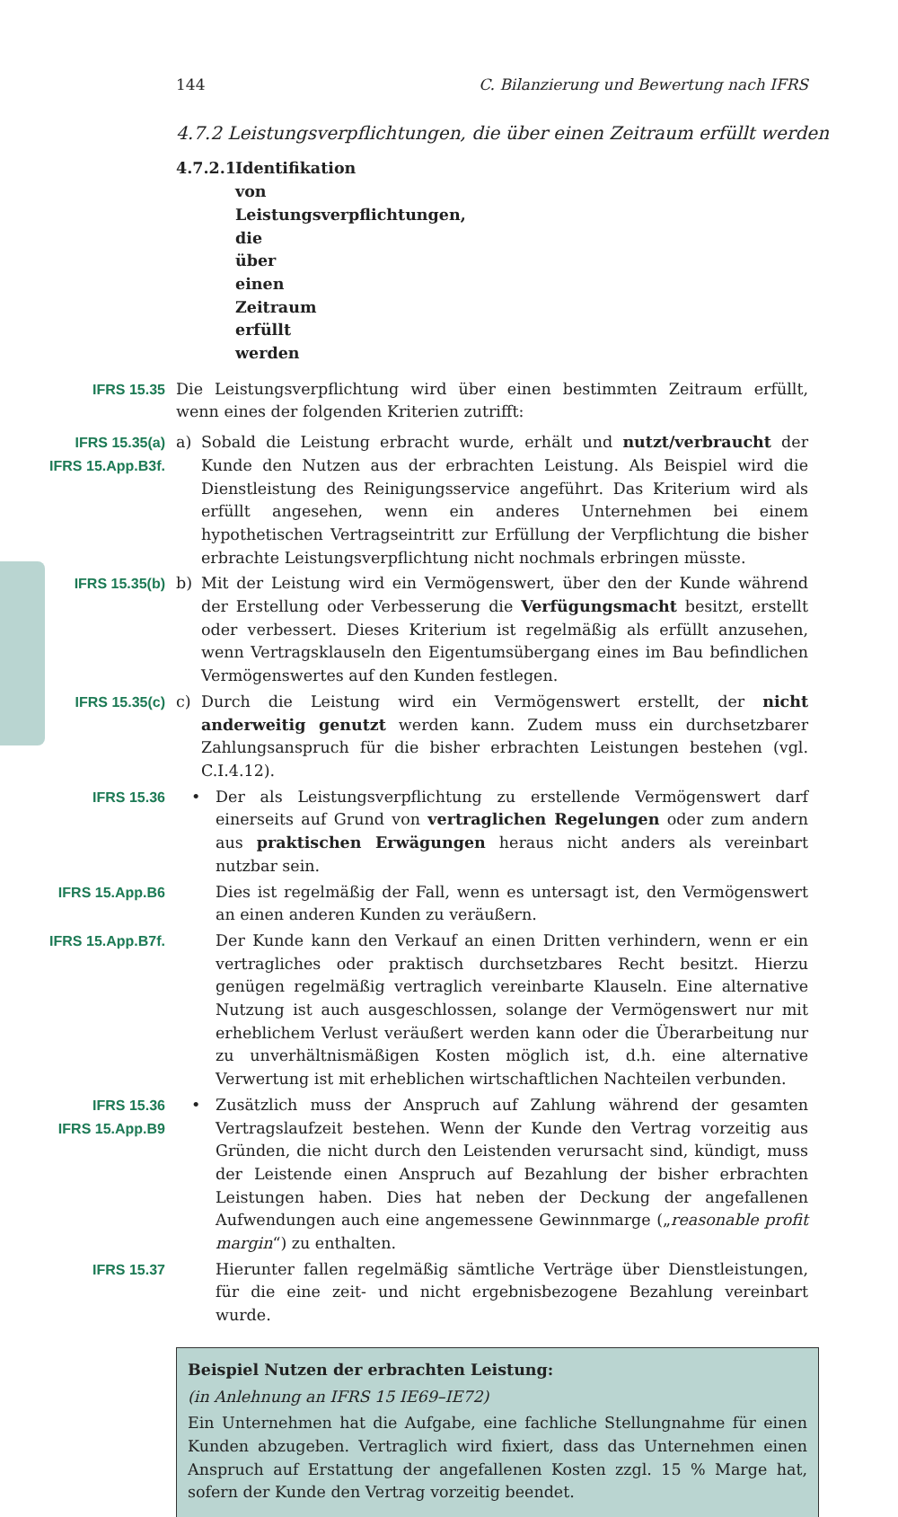144 C. Bilanzierung und Bewertung nach IFRS
4.7.2 Leistungsverpflichtungen, die über einen Zeitraum erfüllt werden
4.7.2.1 Identifikation von Leistungsverpflichtungen, die über einen Zeitraum erfüllt werden
IFRS 15.35 Die Leistungsverpflichtung wird über einen bestimmten Zeitraum erfüllt, wenn eines der folgenden Kriterien zutrifft:
IFRS 15.35(a)
IFRS 15.App.B3f.
a) Sobald die Leistung erbracht wurde, erhält und nutzt/verbraucht der Kunde den Nutzen aus der erbrachten Leistung. Als Beispiel wird die Dienstleistung des Reinigungsservice angeführt. Das Kriterium wird als erfüllt angesehen, wenn ein anderes Unternehmen bei einem hypothetischen Vertragseintritt zur Erfüllung der Verpflichtung die bisher erbrachte Leistungsverpflichtung nicht nochmals erbringen müsste.
IFRS 15.35(b) b) Mit der Leistung wird ein Vermögenswert, über den der Kunde während der Erstellung oder Verbesserung die Verfügungsmacht besitzt, erstellt oder verbessert. Dieses Kriterium ist regelmäßig als erfüllt anzusehen, wenn Vertragsklauseln den Eigentumsübergang eines im Bau befindlichen Vermögenswertes auf den Kunden festlegen.
IFRS 15.35(c) c) Durch die Leistung wird ein Vermögenswert erstellt, der nicht anderweitig genutzt werden kann. Zudem muss ein durchsetzbarer Zahlungsanspruch für die bisher erbrachten Leistungen bestehen (vgl. C.I.4.12).
IFRS 15.36 • Der als Leistungsverpflichtung zu erstellende Vermögenswert darf einerseits auf Grund von vertraglichen Regelungen oder zum andern aus praktischen Erwägungen heraus nicht anders als vereinbart nutzbar sein.
IFRS 15.App.B6 Dies ist regelmäßig der Fall, wenn es untersagt ist, den Vermögenswert an einen anderen Kunden zu veräußern.
IFRS 15.App.B7f. Der Kunde kann den Verkauf an einen Dritten verhindern, wenn er ein vertragliches oder praktisch durchsetzbares Recht besitzt. Hierzu genügen regelmäßig vertraglich vereinbarte Klauseln. Eine alternative Nutzung ist auch ausgeschlossen, solange der Vermögenswert nur mit erheblichem Verlust veräußert werden kann oder die Überarbeitung nur zu unverhältnismäßigen Kosten möglich ist, d.h. eine alternative Verwertung ist mit erheblichen wirtschaftlichen Nachteilen verbunden.
IFRS 15.36
IFRS 15.App.B9
• Zusätzlich muss der Anspruch auf Zahlung während der gesamten Vertragslaufzeit bestehen. Wenn der Kunde den Vertrag vorzeitig aus Gründen, die nicht durch den Leistenden verursacht sind, kündigt, muss der Leistende einen Anspruch auf Bezahlung der bisher erbrachten Leistungen haben. Dies hat neben der Deckung der angefallenen Aufwendungen auch eine angemessene Gewinnmarge („reasonable profit margin“) zu enthalten.
IFRS 15.37 Hierunter fallen regelmäßig sämtliche Verträge über Dienstleistungen, für die eine zeit- und nicht ergebnisbezogene Bezahlung vereinbart wurde.
Beispiel Nutzen der erbrachten Leistung:
(in Anlehnung an IFRS 15 IE69–IE72)
Ein Unternehmen hat die Aufgabe, eine fachliche Stellungnahme für einen Kunden abzugeben. Vertraglich wird fixiert, dass das Unternehmen einen Anspruch auf Erstattung der angefallenen Kosten zzgl. 15 % Marge hat, sofern der Kunde den Vertrag vorzeitig beendet.